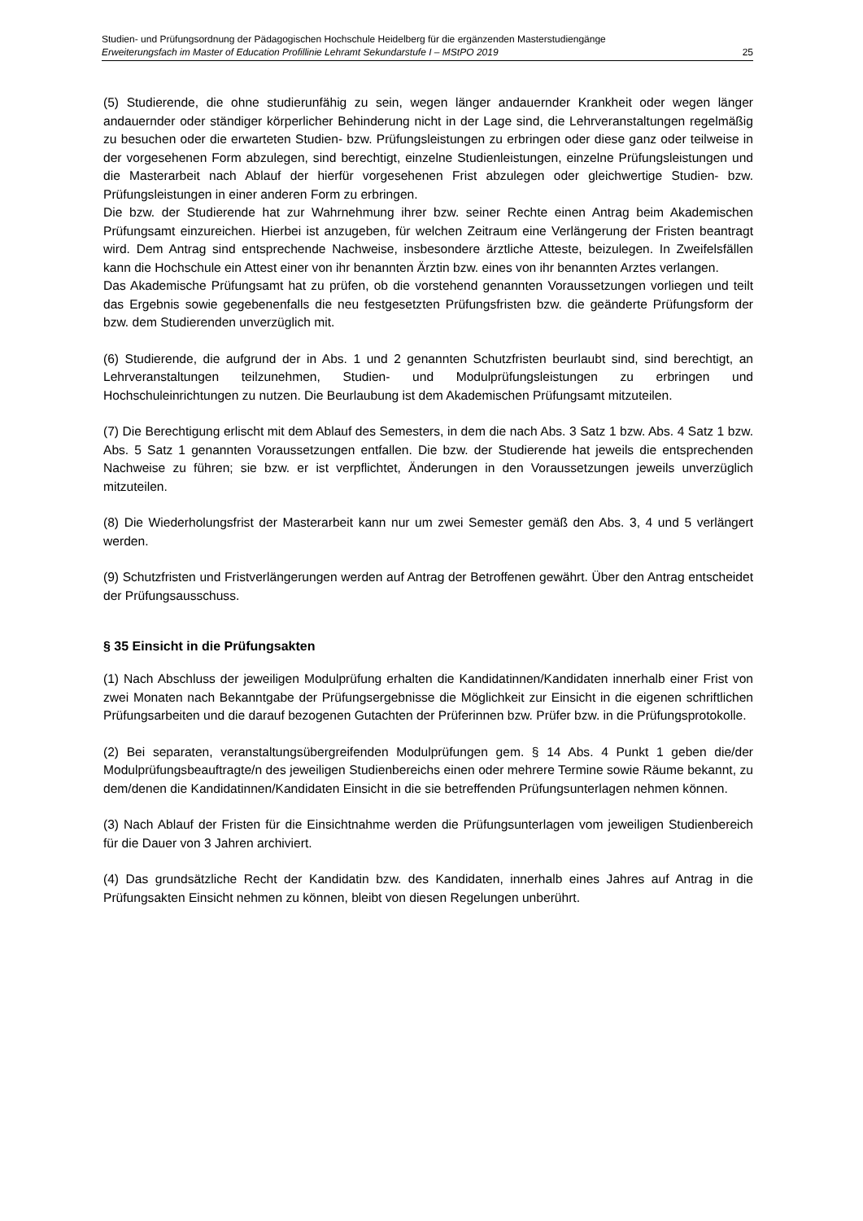Studien- und Prüfungsordnung der Pädagogischen Hochschule Heidelberg für die ergänzenden Masterstudiengänge
Erweiterungsfach im Master of Education Profillinie Lehramt Sekundarstufe I – MStPO 2019 25
(5) Studierende, die ohne studierunfähig zu sein, wegen länger andauernder Krankheit oder wegen länger andauernder oder ständiger körperlicher Behinderung nicht in der Lage sind, die Lehrveranstaltungen regelmäßig zu besuchen oder die erwarteten Studien- bzw. Prüfungsleistungen zu erbringen oder diese ganz oder teilweise in der vorgesehenen Form abzulegen, sind berechtigt, einzelne Studienleistungen, einzelne Prüfungsleistungen und die Masterarbeit nach Ablauf der hierfür vorgesehenen Frist abzulegen oder gleichwertige Studien- bzw. Prüfungsleistungen in einer anderen Form zu erbringen.
Die bzw. der Studierende hat zur Wahrnehmung ihrer bzw. seiner Rechte einen Antrag beim Akademischen Prüfungsamt einzureichen. Hierbei ist anzugeben, für welchen Zeitraum eine Verlängerung der Fristen beantragt wird. Dem Antrag sind entsprechende Nachweise, insbesondere ärztliche Atteste, beizulegen. In Zweifelsfällen kann die Hochschule ein Attest einer von ihr benannten Ärztin bzw. eines von ihr benannten Arztes verlangen.
Das Akademische Prüfungsamt hat zu prüfen, ob die vorstehend genannten Voraussetzungen vorliegen und teilt das Ergebnis sowie gegebenenfalls die neu festgesetzten Prüfungsfristen bzw. die geänderte Prüfungsform der bzw. dem Studierenden unverzüglich mit.
(6) Studierende, die aufgrund der in Abs. 1 und 2 genannten Schutzfristen beurlaubt sind, sind berechtigt, an Lehrveranstaltungen teilzunehmen, Studien- und Modulprüfungsleistungen zu erbringen und Hochschuleinrichtungen zu nutzen. Die Beurlaubung ist dem Akademischen Prüfungsamt mitzuteilen.
(7) Die Berechtigung erlischt mit dem Ablauf des Semesters, in dem die nach Abs. 3 Satz 1 bzw. Abs. 4 Satz 1 bzw. Abs. 5 Satz 1 genannten Voraussetzungen entfallen. Die bzw. der Studierende hat jeweils die entsprechenden Nachweise zu führen; sie bzw. er ist verpflichtet, Änderungen in den Voraussetzungen jeweils unverzüglich mitzuteilen.
(8) Die Wiederholungsfrist der Masterarbeit kann nur um zwei Semester gemäß den Abs. 3, 4 und 5 verlängert werden.
(9) Schutzfristen und Fristverlängerungen werden auf Antrag der Betroffenen gewährt. Über den Antrag entscheidet der Prüfungsausschuss.
§ 35 Einsicht in die Prüfungsakten
(1) Nach Abschluss der jeweiligen Modulprüfung erhalten die Kandidatinnen/Kandidaten innerhalb einer Frist von zwei Monaten nach Bekanntgabe der Prüfungsergebnisse die Möglichkeit zur Einsicht in die eigenen schriftlichen Prüfungsarbeiten und die darauf bezogenen Gutachten der Prüferinnen bzw. Prüfer bzw. in die Prüfungsprotokolle.
(2) Bei separaten, veranstaltungsübergreifenden Modulprüfungen gem. § 14 Abs. 4 Punkt 1 geben die/der Modulprüfungsbeauftragte/n des jeweiligen Studienbereichs einen oder mehrere Termine sowie Räume bekannt, zu dem/denen die Kandidatinnen/Kandidaten Einsicht in die sie betreffenden Prüfungsunterlagen nehmen können.
(3) Nach Ablauf der Fristen für die Einsichtnahme werden die Prüfungsunterlagen vom jeweiligen Studienbereich für die Dauer von 3 Jahren archiviert.
(4) Das grundsätzliche Recht der Kandidatin bzw. des Kandidaten, innerhalb eines Jahres auf Antrag in die Prüfungsakten Einsicht nehmen zu können, bleibt von diesen Regelungen unberührt.